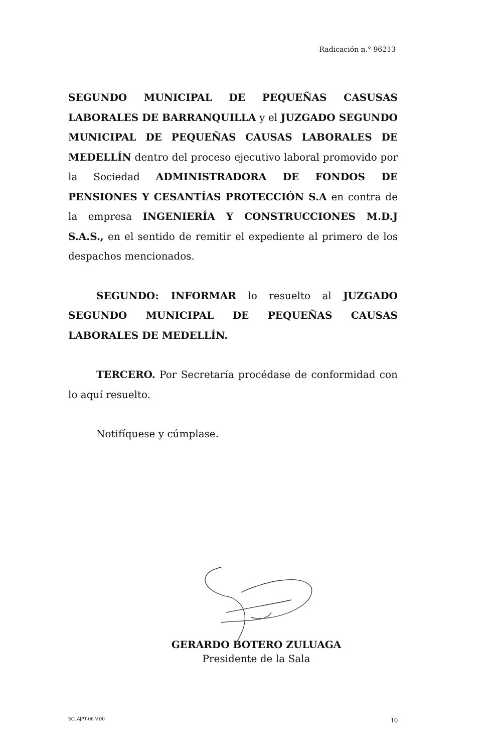Radicación n.° 96213
SEGUNDO MUNICIPAL DE PEQUEÑAS CASUSAS LABORALES DE BARRANQUILLA y el JUZGADO SEGUNDO MUNICIPAL DE PEQUEÑAS CAUSAS LABORALES DE MEDELLÍN dentro del proceso ejecutivo laboral promovido por la Sociedad ADMINISTRADORA DE FONDOS DE PENSIONES Y CESANTÍAS PROTECCIÓN S.A en contra de la empresa INGENIERÍA Y CONSTRUCCIONES M.D.J S.A.S., en el sentido de remitir el expediente al primero de los despachos mencionados.
SEGUNDO: INFORMAR lo resuelto al JUZGADO SEGUNDO MUNICIPAL DE PEQUEÑAS CAUSAS LABORALES DE MEDELLÍN.
TERCERO. Por Secretaría procédase de conformidad con lo aquí resuelto.
Notifíquese y cúmplase.
GERARDO BOTERO ZULUAGA
Presidente de la Sala
SCLAJPT-06 V.00 10